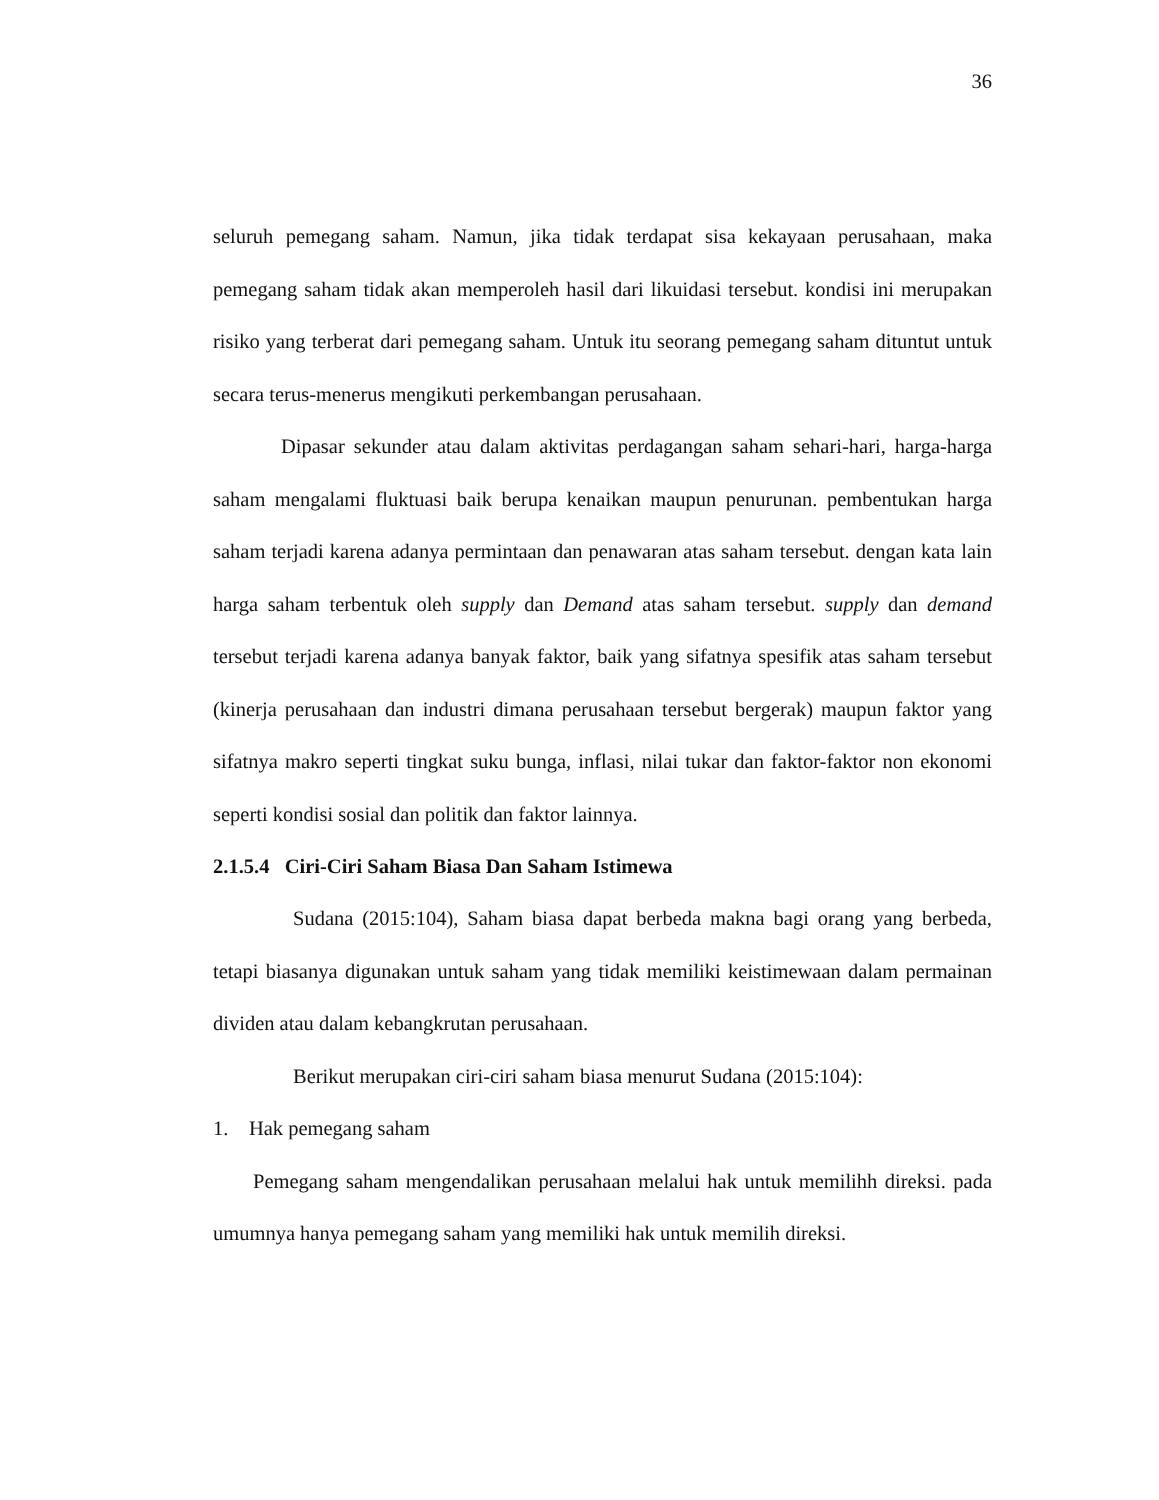36
seluruh pemegang saham. Namun, jika tidak terdapat sisa kekayaan perusahaan, maka pemegang saham tidak akan memperoleh hasil dari likuidasi tersebut. kondisi ini merupakan risiko yang terberat dari pemegang saham. Untuk itu seorang pemegang saham dituntut untuk secara terus-menerus mengikuti perkembangan perusahaan.
Dipasar sekunder atau dalam aktivitas perdagangan saham sehari-hari, harga-harga saham mengalami fluktuasi baik berupa kenaikan maupun penurunan. pembentukan harga saham terjadi karena adanya permintaan dan penawaran atas saham tersebut. dengan kata lain harga saham terbentuk oleh supply dan Demand atas saham tersebut. supply dan demand tersebut terjadi karena adanya banyak faktor, baik yang sifatnya spesifik atas saham tersebut (kinerja perusahaan dan industri dimana perusahaan tersebut bergerak) maupun faktor yang sifatnya makro seperti tingkat suku bunga, inflasi, nilai tukar dan faktor-faktor non ekonomi seperti kondisi sosial dan politik dan faktor lainnya.
2.1.5.4 Ciri-Ciri Saham Biasa Dan Saham Istimewa
Sudana (2015:104), Saham biasa dapat berbeda makna bagi orang yang berbeda, tetapi biasanya digunakan untuk saham yang tidak memiliki keistimewaan dalam permainan dividen atau dalam kebangkrutan perusahaan.
Berikut merupakan ciri-ciri saham biasa menurut Sudana (2015:104):
1. Hak pemegang saham
Pemegang saham mengendalikan perusahaan melalui hak untuk memilihh direksi. pada umumnya hanya pemegang saham yang memiliki hak untuk memilih direksi.